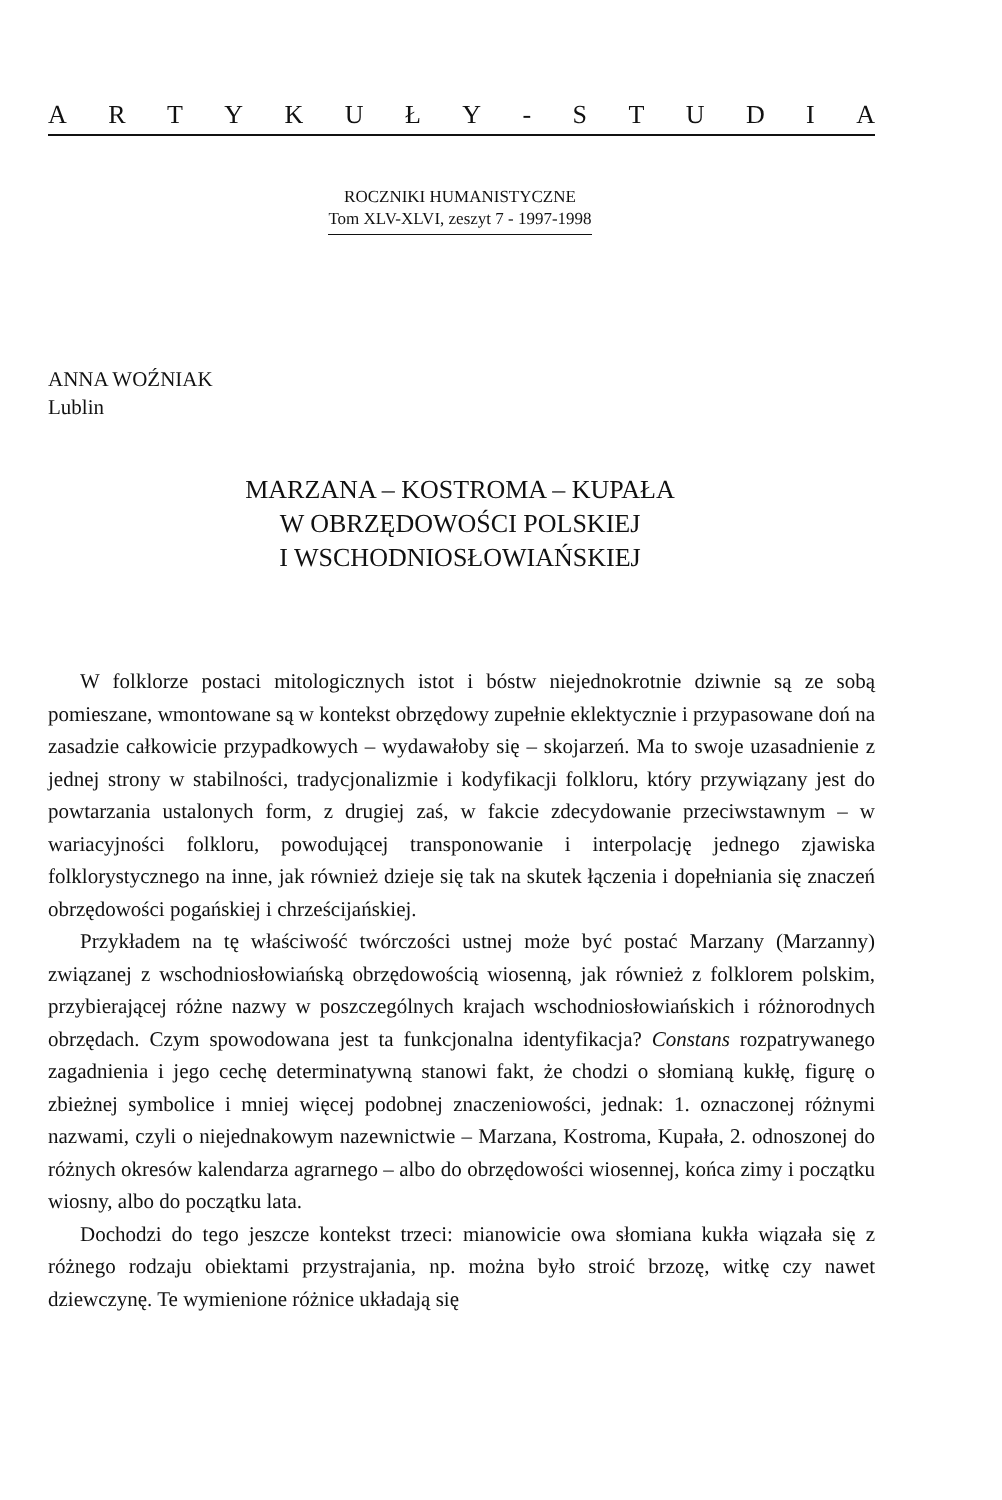ARTYKUŁY - STUDIA
ROCZNIKI HUMANISTYCZNE
Tom XLV-XLVI, zeszyt 7 - 1997-1998
ANNA WOŹNIAK
Lublin
MARZANA – KOSTROMA – KUPAŁA
W OBRZĘDOWOŚCI POLSKIEJ
I WSCHODNIOSŁOWIAŃSKIEJ
W folklorze postaci mitologicznych istot i bóstw niejednokrotnie dziwnie są ze sobą pomieszane, wmontowane są w kontekst obrzędowy zupełnie eklektycznie i przypasowane doń na zasadzie całkowicie przypadkowych – wydawałoby się – skojarzeń. Ma to swoje uzasadnienie z jednej strony w stabilności, tradycjonalizmie i kodyfikacji folkloru, który przywiązany jest do powtarzania ustalonych form, z drugiej zaś, w fakcie zdecydowanie przeciwstawnym – w wariacyjności folkloru, powodującej transponowanie i interpolację jednego zjawiska folklorystycznego na inne, jak również dzieje się tak na skutek łączenia i dopełniania się znaczeń obrzędowości pogańskiej i chrześcijańskiej.
Przykładem na tę właściwość twórczości ustnej może być postać Marzany (Marzanny) związanej z wschodniosłowiańską obrzędowością wiosenną, jak również z folklorem polskim, przybierającej różne nazwy w poszczególnych krajach wschodniosłowiańskich i różnorodnych obrzędach. Czym spowodowana jest ta funkcjonalna identyfikacja? Constans rozpatrywanego zagadnienia i jego cechę determinatywną stanowi fakt, że chodzi o słomianą kukłę, figurę o zbieżnej symbolice i mniej więcej podobnej znaczeniowości, jednak: 1. oznaczonej różnymi nazwami, czyli o niejednakowym nazewnictwie – Marzana, Kostroma, Kupała, 2. odnoszonej do różnych okresów kalendarza agrarnego – albo do obrzędowości wiosennej, końca zimy i początku wiosny, albo do początku lata.
Dochodzi do tego jeszcze kontekst trzeci: mianowicie owa słomiana kukła wiązała się z różnego rodzaju obiektami przystrajania, np. można było stroić brzozę, witkę czy nawet dziewczynę. Te wymienione różnice układają się